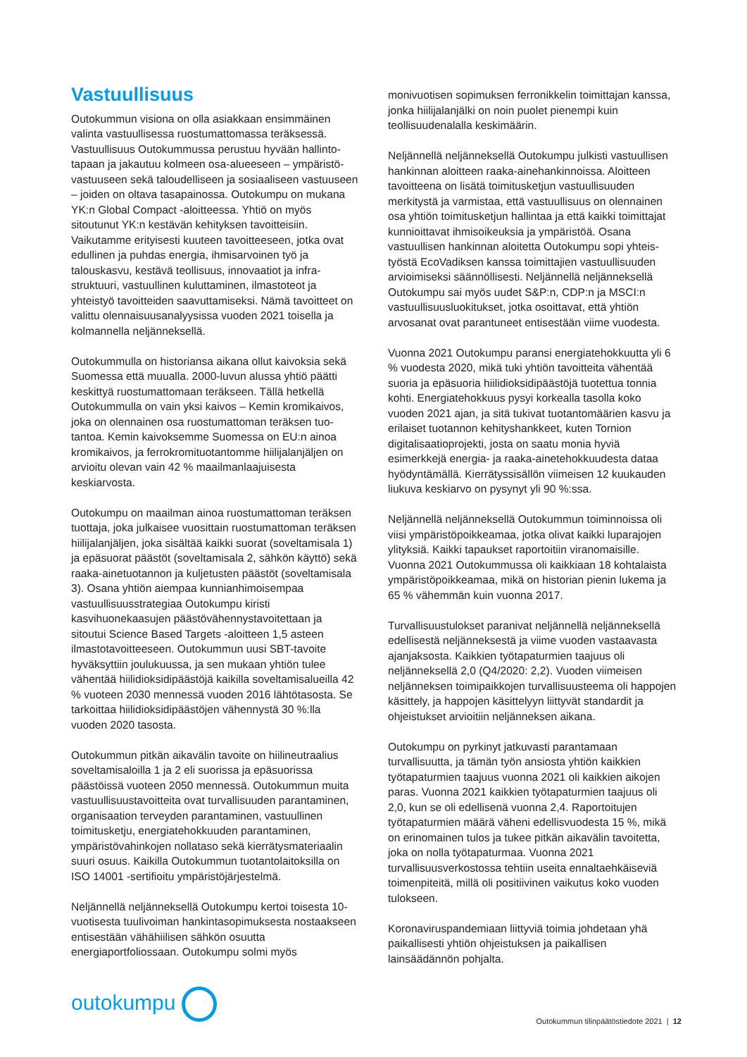Vastuullisuus
Outokummun visiona on olla asiakkaan ensimmäinen valinta vastuullisessa ruostumattomassa teräksessä. Vastuullisuus Outokummussa perustuu hyvään hallinto­tapaan ja jakautuu kolmeen osa-alueeseen – ympäristö­vastuuseen sekä taloudelliseen ja sosiaaliseen vastuuseen – joiden on oltava tasapainossa. Outokumpu on mukana YK:n Global Compact -aloitteessa. Yhtiö on myös sitoutunut YK:n kestävän kehityksen tavoitteisiin. Vaikutamme erityisesti kuuteen tavoitteeseen, jotka ovat edullinen ja puhdas energia, ihmisarvoinen työ ja talouskasvu, kestävä teollisuus, innovaatiot ja infra­struktuuri, vastuullinen kuluttaminen, ilmastoteot ja yhteistyö tavoitteiden saavuttamiseksi. Nämä tavoitteet on valittu olennaisuusanalyysissa vuoden 2021 toisella ja kolmannella neljänneksellä.
Outokummulla on historiansa aikana ollut kaivoksia sekä Suomessa että muualla. 2000-luvun alussa yhtiö päätti keskittyä ruostumattomaan teräkseen. Tällä hetkellä Outokummulla on vain yksi kaivos – Kemin kromikaivos, joka on olennainen osa ruostumattoman teräksen tuo­tantoa. Kemin kaivoksemme Suomessa on EU:n ainoa kromikaivos, ja ferrokromituotantomme hiilijalanjäljen on arvioitu olevan vain 42 % maailmanlaajuisesta keskiarvosta.
Outokumpu on maailman ainoa ruostumattoman teräksen tuottaja, joka julkaisee vuosittain ruostumatto­man teräksen hiilijalanjäljen, joka sisältää kaikki suorat (soveltamisala 1) ja epäsuorat päästöt (soveltamisala 2, sähkön käyttö) sekä raaka-ainetuotannon ja kuljetusten päästöt (soveltamisala 3). Osana yhtiön aiempaa kunnianhimoisempaa vastuullisuusstrategiaa Outokumpu kiristi kasvihuonekaasujen päästövähennys­tavoitettaan ja sitoutui Science Based Targets -aloitteen 1,5 asteen ilmastotavoitteeseen. Outokummun uusi SBT-tavoite hyväksyttiin joulukuussa, ja sen mukaan yhtiön tulee vähentää hiilidioksidipäästöjä kaikilla soveltamisalueilla 42 % vuoteen 2030 mennessä vuoden 2016 lähtötasosta. Se tarkoittaa hiilidioksidipäästöjen vähennystä 30 %:lla vuoden 2020 tasosta.
Outokummun pitkän aikavälin tavoite on hiilineutraalius soveltamisaloilla 1 ja 2 eli suorissa ja epäsuorissa päästöissä vuoteen 2050 mennessä. Outokummun muita vastuullisuustavoitteita ovat turvallisuuden parantaminen, organisaation terveyden parantaminen, vastuullinen toimitusketju, energiatehokkuuden paranta­minen, ympäristövahinkojen nollataso sekä kierrätys­materiaalin suuri osuus. Kaikilla Outokummun tuotanto­laitoksilla on ISO 14001 -sertifioitu ympäristöjärjestelmä.
Neljännellä neljänneksellä Outokumpu kertoi toisesta 10-vuotisesta tuulivoiman hankintasopimuksesta nostaak­seen entisestään vähähiilisen sähkön osuutta energiaportfoliossaan. Outokumpu solmi myös
monivuotisen sopimuksen ferronikkelin toimittajan kanssa, jonka hiilijalanjälki on noin puolet pienempi kuin teollisuudenalalla keskimäärin.
Neljännellä neljänneksellä Outokumpu julkisti vastuulli­sen hankinnan aloitteen raaka-ainehankinnoissa. Aloit­teen tavoitteena on lisätä toimitusketjun vastuullisuuden merkitystä ja varmistaa, että vastuullisuus on olennainen osa yhtiön toimitusketjun hallintaa ja että kaikki toimitta­jat kunnioittavat ihmisoikeuksia ja ympäristöä. Osana vastuullisen hankinnan aloitetta Outokumpu sopi yhteis­työstä EcoVadiksen kanssa toimittajien vastuullisuuden arvioimiseksi säännöllisesti. Neljännellä neljänneksellä Outokumpu sai myös uudet S&P:n, CDP:n ja MSCI:n vastuullisuusluokitukset, jotka osoittavat, että yhtiön arvosanat ovat parantuneet entisestään viime vuodesta.
Vuonna 2021 Outokumpu paransi energiatehokkuutta yli 6 % vuodesta 2020, mikä tuki yhtiön tavoitteita vähentää suoria ja epäsuoria hiilidioksidipäästöjä tuotettua tonnia kohti. Energiatehokkuus pysyi korkealla tasolla koko vuoden 2021 ajan, ja sitä tukivat tuotanto­määrien kasvu ja erilaiset tuotannon kehityshankkeet, kuten Tornion digitalisaatioprojekti, josta on saatu monia hyviä esimerkkejä energia- ja raaka-ainetehokkuudesta dataa hyödyntämällä. Kierrätyssisällön viimeisen 12 kuukauden liukuva keskiarvo on pysynyt yli 90 %:ssa.
Neljännellä neljänneksellä Outokummun toiminnoissa oli viisi ympäristöpoikkeamaa, jotka olivat kaikki luparajojen ylityksiä. Kaikki tapaukset raportoitiin viranomaisille. Vuonna 2021 Outokummussa oli kaikkiaan 18 kohtalaista ympäristöpoikkeamaa, mikä on historian pienin lukema ja 65 % vähemmän kuin vuonna 2017.
Turvallisuustulokset paranivat neljännellä neljänneksellä edellisestä neljänneksestä ja viime vuoden vastaavasta ajanjaksosta. Kaikkien työtapaturmien taajuus oli neljänneksellä 2,0 (Q4/2020: 2,2). Vuoden viimeisen neljänneksen toimipaikkojen turvallisuusteema oli happojen käsittely, ja happojen käsittelyyn liittyvät standardit ja ohjeistukset arvioitiin neljänneksen aikana.
Outokumpu on pyrkinyt jatkuvasti parantamaan turvallisuutta, ja tämän työn ansiosta yhtiön kaikkien työtapaturmien taajuus vuonna 2021 oli kaikkien aikojen paras. Vuonna 2021 kaikkien työtapaturmien taajuus oli 2,0, kun se oli edellisenä vuonna 2,4. Raportoitujen työtapaturmien määrä väheni edellisvuodesta 15 %, mikä on erinomainen tulos ja tukee pitkän aikavälin tavoitetta, joka on nolla työtapaturmaa. Vuonna 2021 turvallisuusverkostossa tehtiin useita ennaltaehkäiseviä toimenpiteitä, millä oli positiivinen vaikutus koko vuoden tulokseen.
Koronaviruspandemiaan liittyviä toimia johdetaan yhä paikallisesti yhtiön ohjeistuksen ja paikallisen lainsäädännön pohjalta.
outokumpu
Outokummun tilinpäätöstiedote 2021 | 12